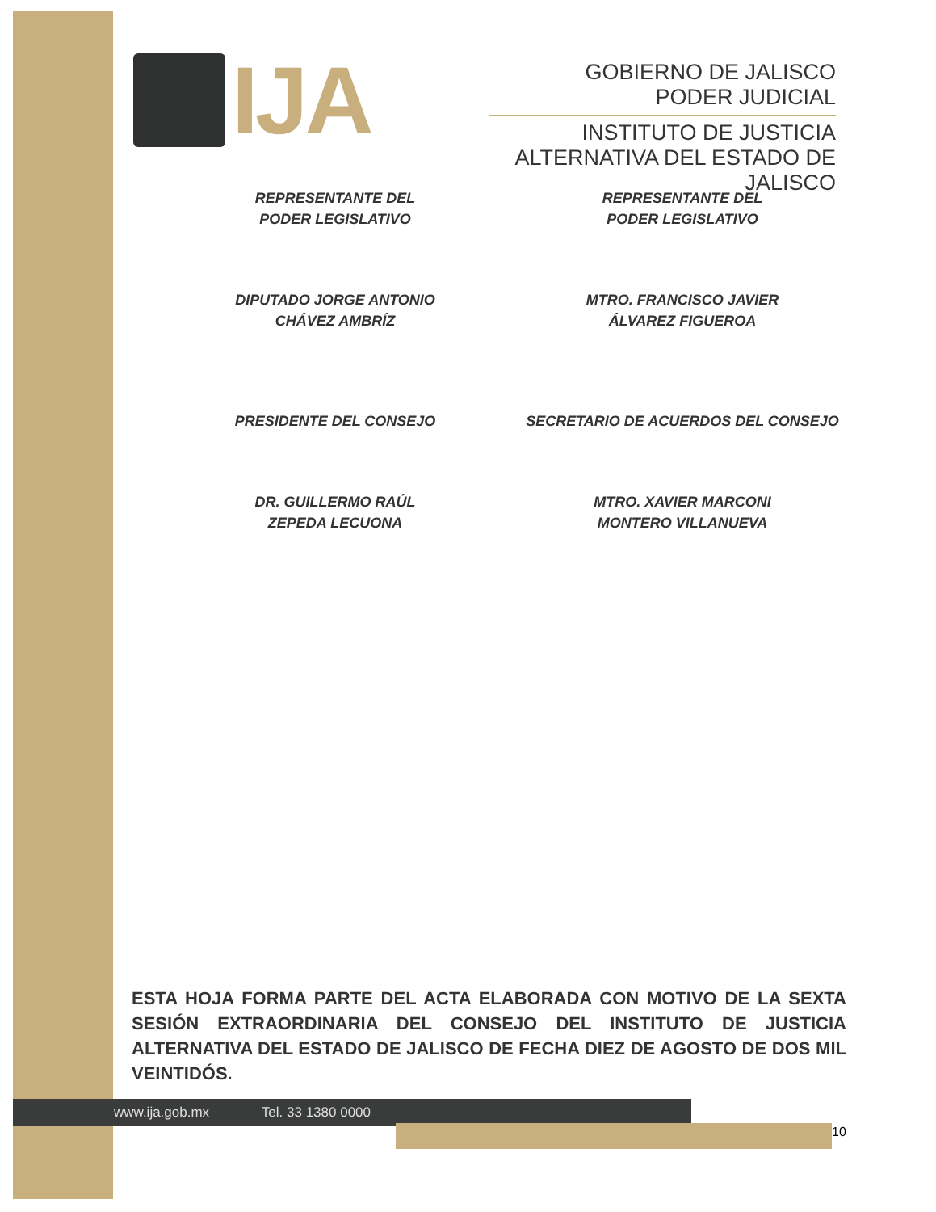IJA
GOBIERNO DE JALISCO
PODER JUDICIAL
INSTITUTO DE JUSTICIA ALTERNATIVA DEL ESTADO DE JALISCO
REPRESENTANTE DEL
PODER LEGISLATIVO
REPRESENTANTE DEL
PODER LEGISLATIVO
DIPUTADO JORGE ANTONIO
CHÁVEZ AMBRÍZ
MTRO. FRANCISCO JAVIER
ÁLVAREZ FIGUEROA
PRESIDENTE DEL CONSEJO SECRETARIO DE ACUERDOS DEL CONSEJO
DR. GUILLERMO RAÚL
ZEPEDA LECUONA
MTRO. XAVIER MARCONI
MONTERO VILLANUEVA
ESTA HOJA FORMA PARTE DEL ACTA ELABORADA CON MOTIVO DE LA SEXTA SESIÓN EXTRAORDINARIA DEL CONSEJO DEL INSTITUTO DE JUSTICIA ALTERNATIVA DEL ESTADO DE JALISCO DE FECHA DIEZ DE AGOSTO DE DOS MIL VEINTIDÓS.
www.ija.gob.mx Tel. 33 1380 0000
10